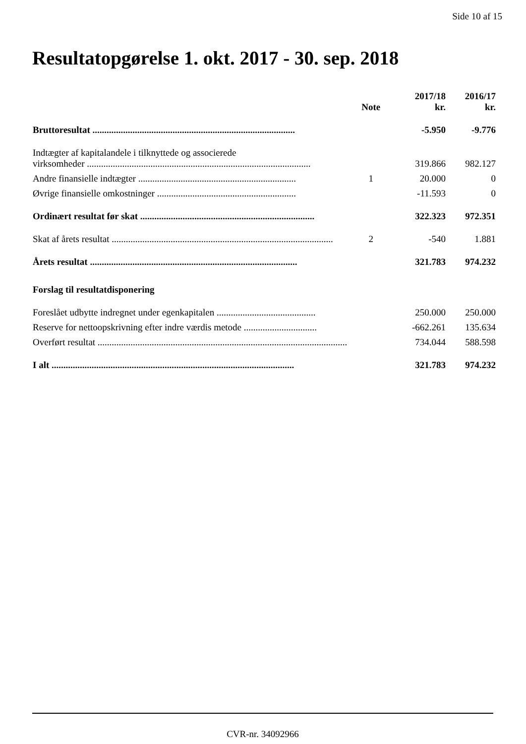Side 10 af 15
Resultatopgørelse 1. okt. 2017 - 30. sep. 2018
| | Note | 2017/18 kr. | 2016/17 kr. |
| --- | --- | --- | --- |
| Bruttoresultat ...................................................................................... | | -5.950 | -9.776 |
| Indtægter af kapitalandele i tilknyttede og associerede virksomheder ............................................................................................... | | 319.866 | 982.127 |
| Andre finansielle indtægter ................................................................... | 1 | 20.000 | 0 |
| Øvrige finansielle omkostninger ........................................................... | | -11.593 | 0 |
| Ordinært resultat før skat .......................................................................... | | 322.323 | 972.351 |
| Skat af årets resultat .............................................................................................. | 2 | -540 | 1.881 |
| Årets resultat ........................................................................................ | | 321.783 | 974.232 |
| Forslag til resultatdisponering | | | |
| Foreslået udbytte indregnet under egenkapitalen .......................................... | | 250.000 | 250.000 |
| Reserve for nettoopskrivning efter indre værdis metode ............................... | | -662.261 | 135.634 |
| Overført resultat .......................................................................................................... | | 734.044 | 588.598 |
| I alt ....................................................................................................... | | 321.783 | 974.232 |
CVR-nr. 34092966